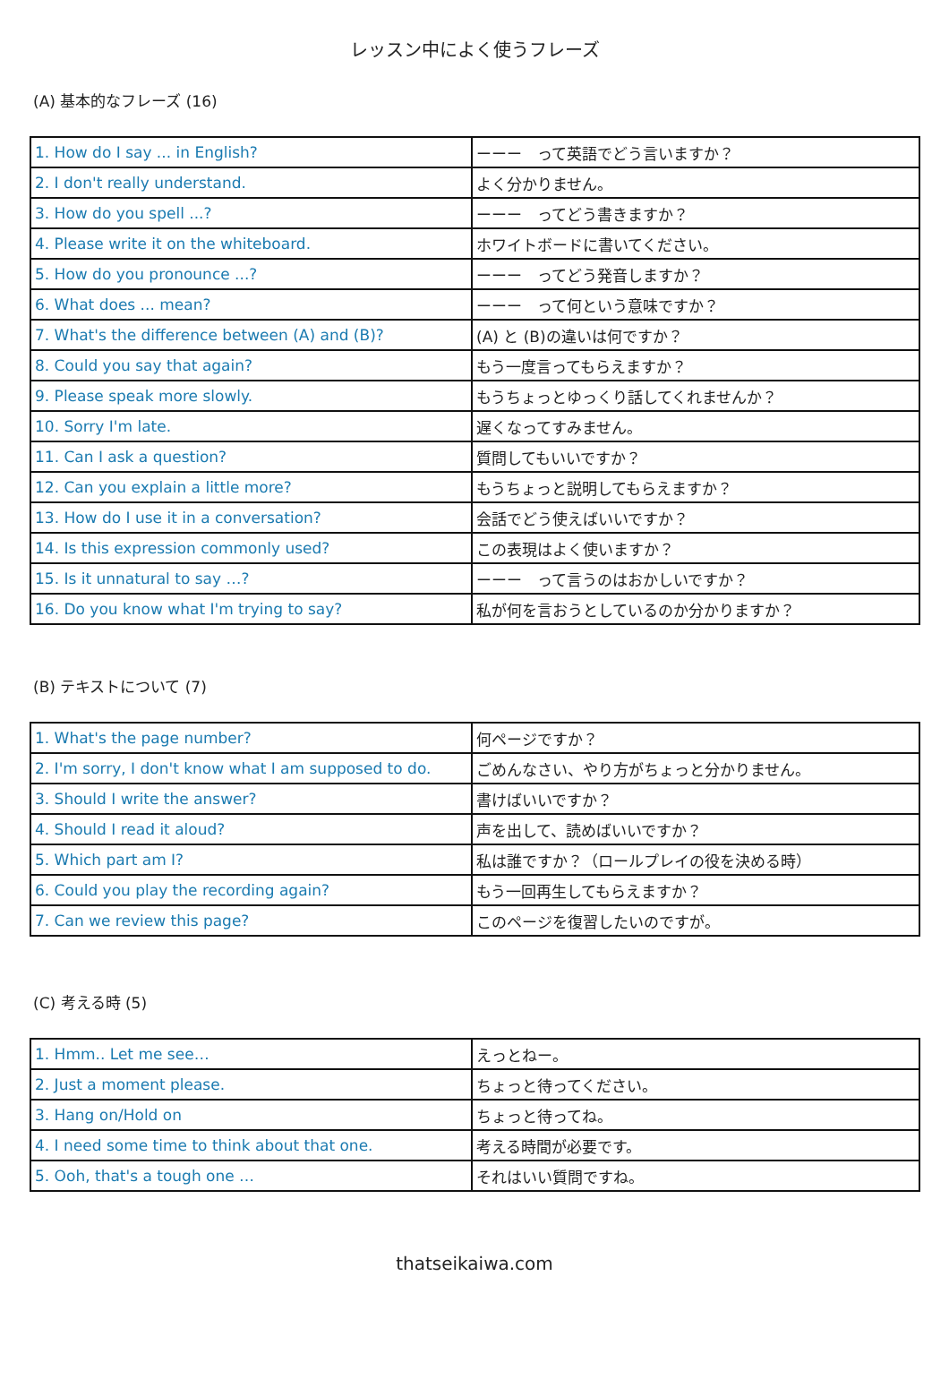レッスン中によく使うフレーズ
(A) 基本的なフレーズ (16)
| 1. How do I say ... in English? | ーーー って英語でどう言いますか？ |
| 2. I don't really understand. | よく分かりません。 |
| 3. How do you spell ...? | ーーー ってどう書きますか？ |
| 4. Please write it on the whiteboard. | ホワイトボードに書いてください。 |
| 5. How do you pronounce ...? | ーーー ってどう発音しますか？ |
| 6. What does ... mean? | ーーー って何という意味ですか？ |
| 7. What's the difference between (A) and (B)? | (A) と (B)の違いは何ですか？ |
| 8. Could you say that again? | もう一度言ってもらえますか？ |
| 9. Please speak more slowly. | もうちょっとゆっくり話してくれませんか？ |
| 10. Sorry I'm late. | 遅くなってすみません。 |
| 11. Can I ask a question? | 質問してもいいですか？ |
| 12. Can you explain a little more? | もうちょっと説明してもらえますか？ |
| 13. How do I use it in a conversation? | 会話でどう使えばいいですか？ |
| 14. Is this expression commonly used? | この表現はよく使いますか？ |
| 15. Is it unnatural to say …? | ーーー って言うのはおかしいですか？ |
| 16. Do you know what I'm trying to say? | 私が何を言おうとしているのか分かりますか？ |
(B) テキストについて (7)
| 1. What's the page number? | 何ページですか？ |
| 2. I'm sorry, I don't know what I am supposed to do. | ごめんなさい、やり方がちょっと分かりません。 |
| 3. Should I write the answer? | 書けばいいですか？ |
| 4. Should I read it aloud? | 声を出して、読めばいいですか？ |
| 5. Which part am I? | 私は誰ですか？（ロールプレイの役を決める時） |
| 6. Could you play the recording again? | もう一回再生してもらえますか？ |
| 7. Can we review this page? | このページを復習したいのですが。 |
(C) 考える時 (5)
| 1. Hmm.. Let me see… | えっとねー。 |
| 2. Just a moment please. | ちょっと待ってください。 |
| 3. Hang on/Hold on | ちょっと待ってね。 |
| 4. I need some time to think about that one. | 考える時間が必要です。 |
| 5. Ooh, that's a tough one … | それはいい質問ですね。 |
thatseikaiwa.com